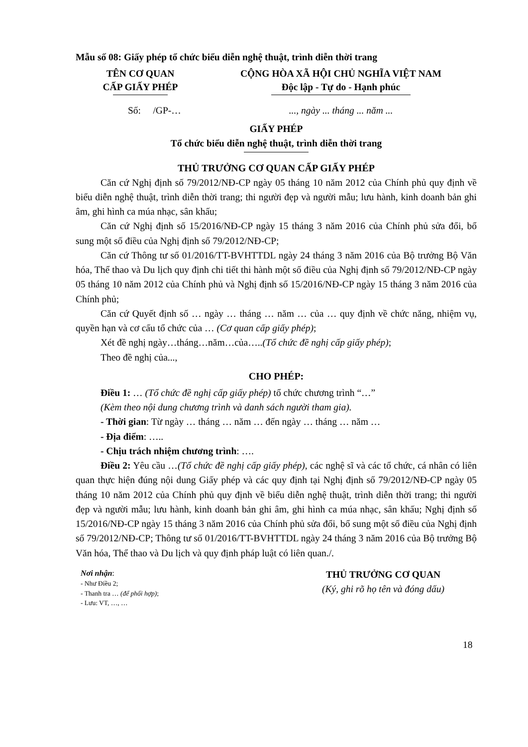Mẫu số 08: Giấy phép tổ chức biểu diễn nghệ thuật, trình diễn thời trang
TÊN CƠ QUAN
CẤP GIẤY PHÉP
CỘNG HÒA XÃ HỘI CHỦ NGHĨA VIỆT NAM
Độc lập - Tự do - Hạnh phúc
Số: /GP-… ..., ngày ... tháng ... năm ...
GIẤY PHÉP
Tổ chức biểu diễn nghệ thuật, trình diễn thời trang
THỦ TRƯỞNG CƠ QUAN CẤP GIẤY PHÉP
Căn cứ Nghị định số 79/2012/NĐ-CP ngày 05 tháng 10 năm 2012 của Chính phủ quy định về biểu diễn nghệ thuật, trình diễn thời trang; thi người đẹp và người mẫu; lưu hành, kinh doanh bản ghi âm, ghi hình ca múa nhạc, sân khấu;
Căn cứ Nghị định số 15/2016/NĐ-CP ngày 15 tháng 3 năm 2016 của Chính phủ sửa đổi, bổ sung một số điều của Nghị định số 79/2012/NĐ-CP;
Căn cứ Thông tư số 01/2016/TT-BVHTTDL ngày 24 tháng 3 năm 2016 của Bộ trưởng Bộ Văn hóa, Thể thao và Du lịch quy định chi tiết thi hành một số điều của Nghị định số 79/2012/NĐ-CP ngày 05 tháng 10 năm 2012 của Chính phủ và Nghị định số 15/2016/NĐ-CP ngày 15 tháng 3 năm 2016 của Chính phủ;
Căn cứ Quyết định số … ngày … tháng … năm … của … quy định về chức năng, nhiệm vụ, quyền hạn và cơ cấu tổ chức của … (Cơ quan cấp giấy phép);
Xét đề nghị ngày…tháng…năm…của…..(Tổ chức đề nghị cấp giấy phép);
Theo đề nghị của...,
CHO PHÉP:
Điều 1: … (Tổ chức đề nghị cấp giấy phép) tổ chức chương trình “…”
(Kèm theo nội dung chương trình và danh sách người tham gia).
- Thời gian: Từ ngày … tháng … năm … đến ngày … tháng … năm …
- Địa điểm: …..
- Chịu trách nhiệm chương trình: ….
Điều 2: Yêu cầu …(Tổ chức đề nghị cấp giấy phép), các nghệ sĩ và các tổ chức, cá nhân có liên quan thực hiện đúng nội dung Giấy phép và các quy định tại Nghị định số 79/2012/NĐ-CP ngày 05 tháng 10 năm 2012 của Chính phủ quy định về biểu diễn nghệ thuật, trình diễn thời trang; thi người đẹp và người mẫu; lưu hành, kinh doanh bản ghi âm, ghi hình ca múa nhạc, sân khấu; Nghị định số 15/2016/NĐ-CP ngày 15 tháng 3 năm 2016 của Chính phủ sửa đổi, bổ sung một số điều của Nghị định số 79/2012/NĐ-CP; Thông tư số 01/2016/TT-BVHTTDL ngày 24 tháng 3 năm 2016 của Bộ trưởng Bộ Văn hóa, Thể thao và Du lịch và quy định pháp luật có liên quan./.
Nơi nhận:
- Như Điều 2;
- Thanh tra … (để phối hợp);
- Lưu: VT, …, …
THỦ TRƯỞNG CƠ QUAN
(Ký, ghi rõ họ tên và đóng dấu)
18